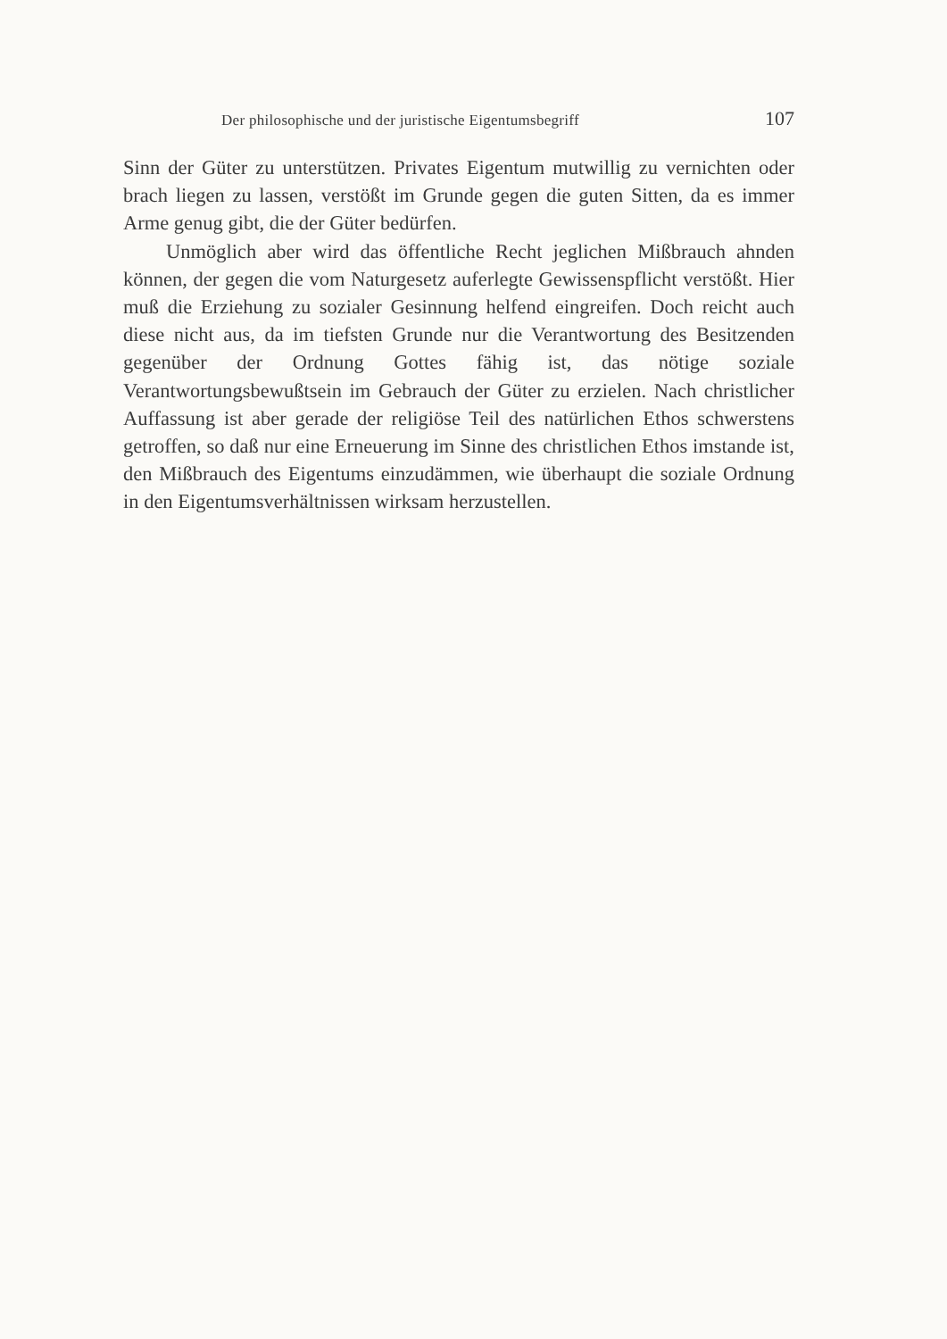Der philosophische und der juristische Eigentumsbegriff 107
Sinn der Güter zu unterstützen. Privates Eigentum mutwillig zu vernichten oder brach liegen zu lassen, verstößt im Grunde gegen die guten Sitten, da es immer Arme genug gibt, die der Güter bedürfen.
Unmöglich aber wird das öffentliche Recht jeglichen Mißbrauch ahnden können, der gegen die vom Naturgesetz auferlegte Gewissenspflicht verstößt. Hier muß die Erziehung zu sozialer Gesinnung helfend eingreifen. Doch reicht auch diese nicht aus, da im tiefsten Grunde nur die Verantwortung des Besitzenden gegenüber der Ordnung Gottes fähig ist, das nötige soziale Verantwortungsbewußtsein im Gebrauch der Güter zu erzielen. Nach christlicher Auffassung ist aber gerade der religiöse Teil des natürlichen Ethos schwerstens getroffen, so daß nur eine Erneuerung im Sinne des christlichen Ethos imstande ist, den Mißbrauch des Eigentums einzudämmen, wie überhaupt die soziale Ordnung in den Eigentumsverhältnissen wirksam herzustellen.